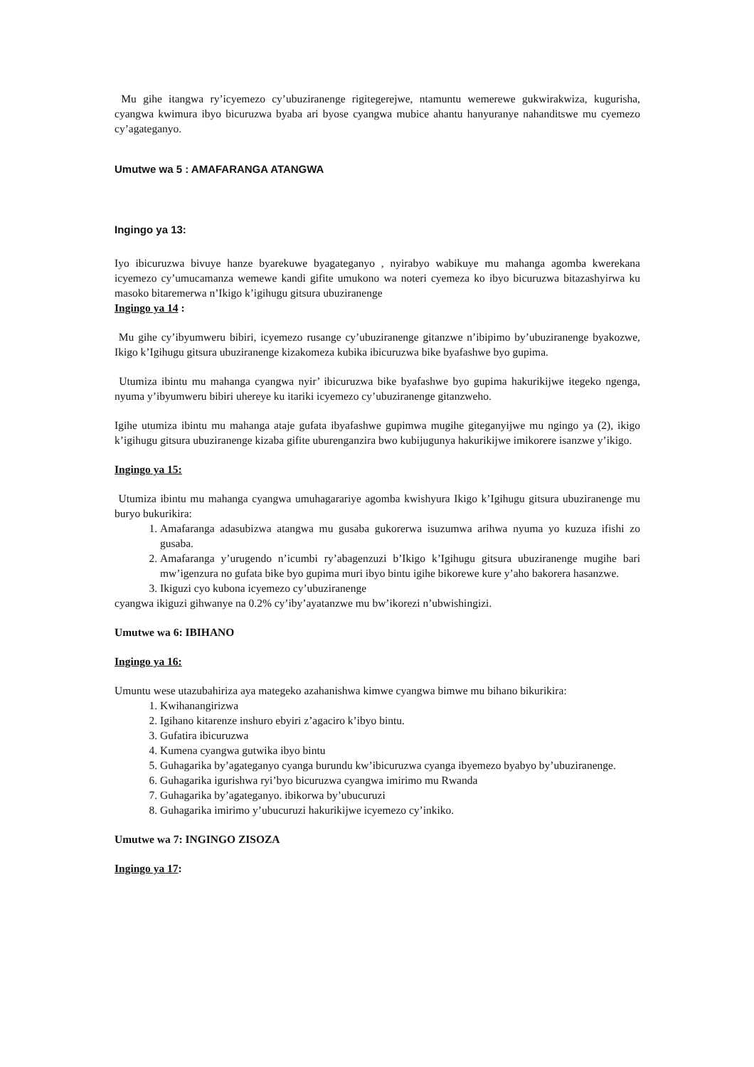Mu gihe itangwa ry’icyemezo cy’ubuziranenge rigitegerejwe, ntamuntu wemerewe gukwirakwiza, kugurisha, cyangwa kwimura ibyo bicuruzwa byaba ari byose cyangwa mubice ahantu hanyuranye nahanditswe mu cyemezo cy’agateganyo.
Umutwe wa 5 : AMAFARANGA ATANGWA
Ingingo ya 13:
Iyo ibicuruzwa bivuye hanze byarekuwe byagateganyo , nyirabyo wabikuye mu mahanga agomba kwerekana icyemezo cy’umucamanza wemewe kandi gifite umukono wa noteri cyemeza ko ibyo bicuruzwa bitazashyirwa ku masoko bitaremerwa n’Ikigo k’igihugu gitsura ubuziranenge
Ingingo ya 14 :
Mu gihe cy’ibyumweru bibiri, icyemezo rusange cy’ubuziranenge gitanzwe n’ibipimo by’ubuziranenge byakozwe, Ikigo k’Igihugu gitsura ubuziranenge kizakomeza kubika ibicuruzwa bike byafashwe byo gupima.
Utumiza ibintu mu mahanga cyangwa nyir’ ibicuruzwa bike byafashwe byo gupima hakurikijwe itegeko ngenga, nyuma y’ibyumweru bibiri uhereye ku itariki icyemezo cy’ubuziranenge gitanzweho.
Igihe utumiza ibintu mu mahanga ataje gufata ibyafashwe gupimwa mugihe giteganyijwe mu ngingo ya (2), ikigo k’igihugu gitsura ubuziranenge kizaba gifite uburenganzira bwo kubijugunya hakurikijwe imikorere isanzwe y’ikigo.
Ingingo ya 15:
Utumiza ibintu mu mahanga cyangwa umuhagarariye agomba kwishyura Ikigo k’Igihugu gitsura ubuziranenge mu buryo bukurikira:
1. Amafaranga adasubizwa atangwa mu gusaba gukorerwa isuzumwa arihwa nyuma yo kuzuza ifishi zo gusaba.
2. Amafaranga y’urugendo n’icumbi ry’abagenzuzi b’Ikigo k’Igihugu gitsura ubuziranenge mugihe bari mw’igenzura no gufata bike byo gupima muri ibyo bintu igihe bikorewe kure y’aho bakorera hasanzwe.
3. Ikiguzi cyo kubona icyemezo cy’ubuziranenge
cyangwa ikiguzi gihwanye na 0.2% cy’iby’ayatanzwe mu bw’ikorezi n’ubwishingizi.
Umutwe wa 6: IBIHANO
Ingingo ya 16:
Umuntu wese utazubahiriza aya mategeko azahanishwa kimwe cyangwa bimwe mu bihano bikurikira:
1. Kwihanangirizwa
2. Igihano kitarenze inshuro ebyiri z’agaciro k’ibyo bintu.
3. Gufatira ibicuruzwa
4. Kumena cyangwa gutwika ibyo bintu
5. Guhagarika by’agateganyo cyanga burundu kw’ibicuruzwa cyanga ibyemezo byabyo by’ubuziranenge.
6. Guhagarika igurishwa ryi’byo bicuruzwa cyangwa imirimo mu Rwanda
7. Guhagarika by’agateganyo. ibikorwa by’ubucuruzi
8. Guhagarika imirimo y’ubucuruzi hakurikijwe icyemezo cy’inkiko.
Umutwe wa 7: INGINGO ZISOZA
Ingingo ya 17: